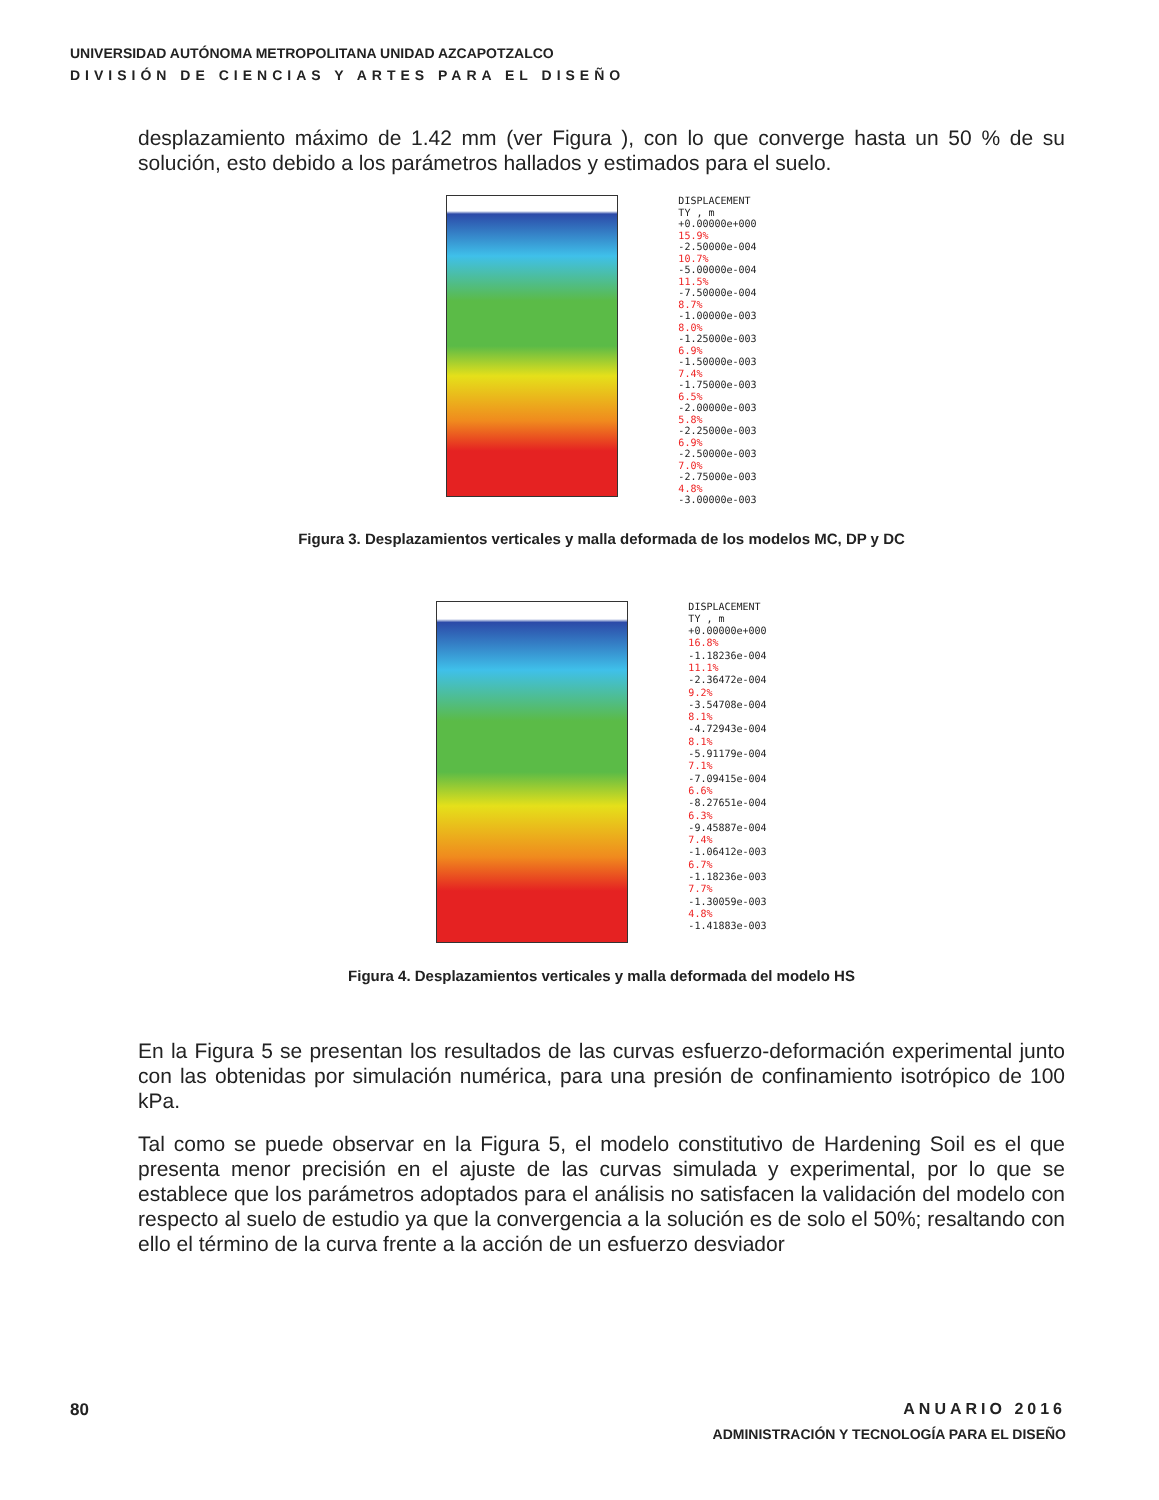UNIVERSIDAD AUTÓNOMA METROPOLITANA UNIDAD AZCAPOTZALCO
DIVISIÓN DE CIENCIAS Y ARTES PARA EL DISEÑO
desplazamiento máximo de 1.42 mm (ver Figura ), con lo que converge hasta un 50 % de su solución, esto debido a los parámetros hallados y estimados para el suelo.
DISPLACEMENT
TY , m
+0.00000e+000
15.9%
-2.50000e-004
10.7%
-5.00000e-004
11.5%
-7.50000e-004
8.7%
-1.00000e-003
8.0%
-1.25000e-003
6.9%
-1.50000e-003
7.4%
-1.75000e-003
6.5%
-2.00000e-003
5.8%
-2.25000e-003
6.9%
-2.50000e-003
7.0%
-2.75000e-003
4.8%
-3.00000e-003
Figura 3. Desplazamientos verticales y malla deformada de los modelos MC, DP y DC
DISPLACEMENT
TY , m
+0.00000e+000
16.8%
-1.18236e-004
11.1%
-2.36472e-004
9.2%
-3.54708e-004
8.1%
-4.72943e-004
8.1%
-5.91179e-004
7.1%
-7.09415e-004
6.6%
-8.27651e-004
6.3%
-9.45887e-004
7.4%
-1.06412e-003
6.7%
-1.18236e-003
7.7%
-1.30059e-003
4.8%
-1.41883e-003
Figura 4. Desplazamientos verticales y malla deformada del modelo HS
En la Figura 5 se presentan los resultados de las curvas esfuerzo-deformación experimental junto con las obtenidas por simulación numérica, para una presión de confinamiento isotrópico de 100 kPa.
Tal como se puede observar en la Figura 5, el modelo constitutivo de Hardening Soil es el que presenta menor precisión en el ajuste de las curvas simulada y experimental, por lo que se establece que los parámetros adoptados para el análisis no satisfacen la validación del modelo con respecto al suelo de estudio ya que la convergencia a la solución es de solo el 50%; resaltando con ello el término de la curva frente a la acción de un esfuerzo desviador
80
ANUARIO 2016
ADMINISTRACIÓN Y TECNOLOGÍA PARA EL DISEÑO